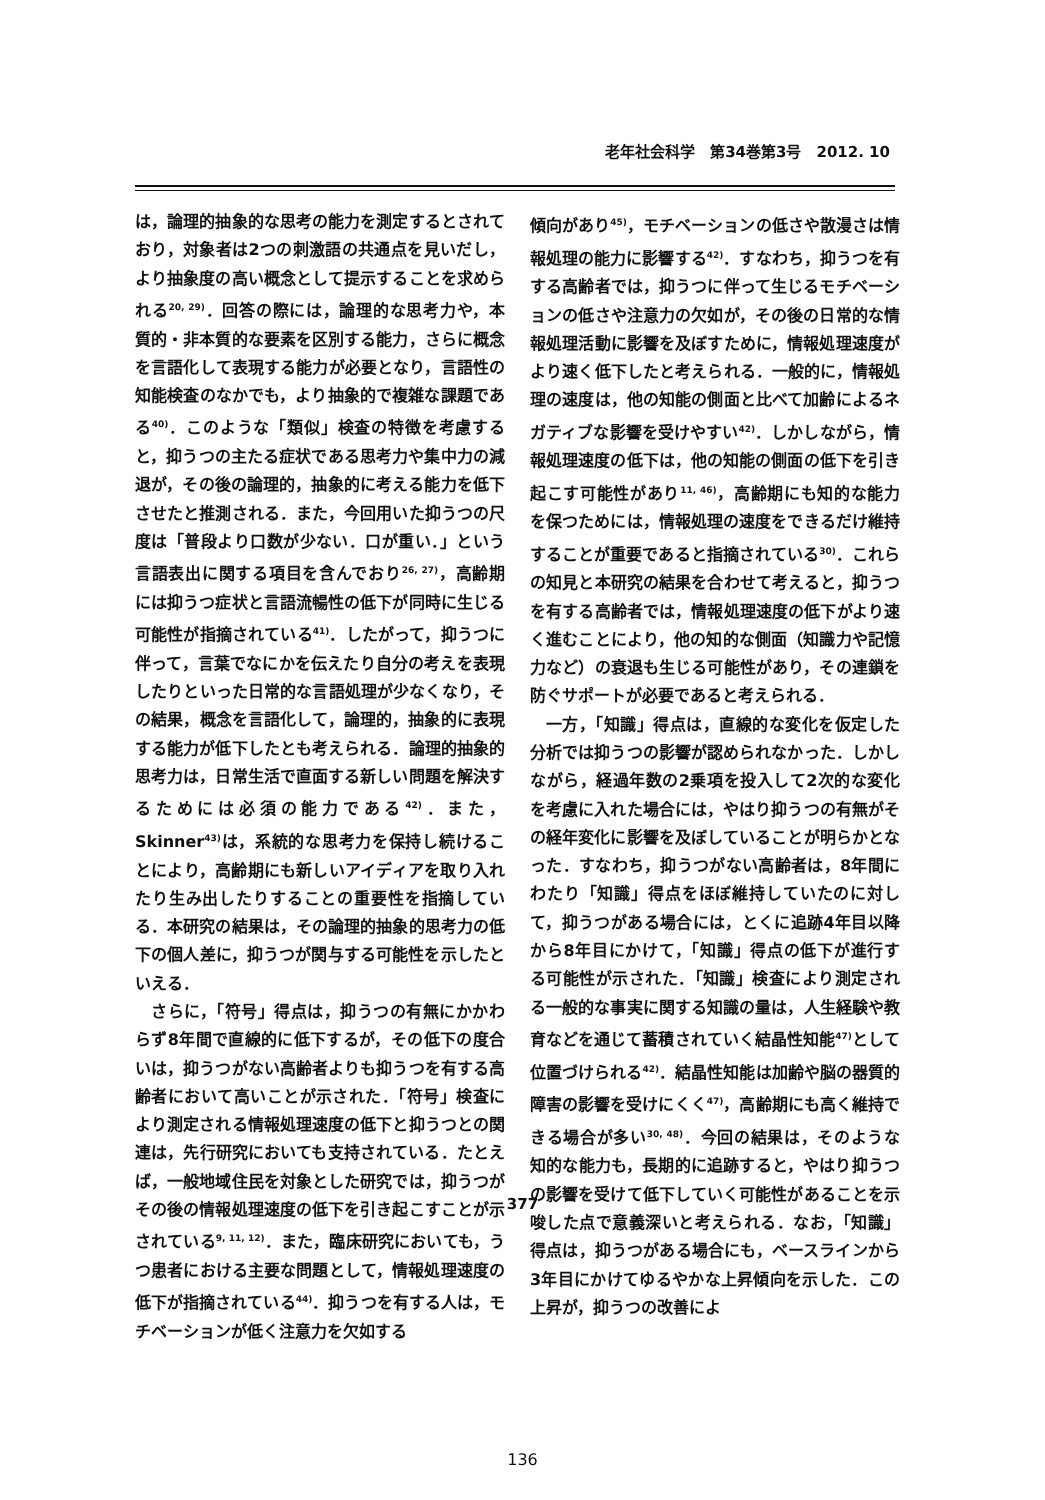老年社会科学　第34巻第3号　2012. 10
は，論理的抽象的な思考の能力を測定するとされており，対象者は2つの刺激語の共通点を見いだし，より抽象度の高い概念として提示することを求められる<sup>20, 29)</sup>．回答の際には，論理的な思考力や，本質的・非本質的な要素を区別する能力，さらに概念を言語化して表現する能力が必要となり，言語性の知能検査のなかでも，より抽象的で複雑な課題である<sup>40)</sup>．このような「類似」検査の特徴を考慮すると，抑うつの主たる症状である思考力や集中力の減退が，その後の論理的，抽象的に考える能力を低下させたと推測される．また，今回用いた抑うつの尺度は「普段より口数が少ない．口が重い．」という言語表出に関する項目を含んでおり<sup>26, 27)</sup>，高齢期には抑うつ症状と言語流暢性の低下が同時に生じる可能性が指摘されている<sup>41)</sup>．したがって，抑うつに伴って，言葉でなにかを伝えたり自分の考えを表現したりといった日常的な言語処理が少なくなり，その結果，概念を言語化して，論理的，抽象的に表現する能力が低下したとも考えられる．論理的抽象的思考力は，日常生活で直面する新しい問題を解決するためには必須の能力である<sup>42)</sup>．また，Skinner<sup>43)</sup>は，系統的な思考力を保持し続けることにより，高齢期にも新しいアイディアを取り入れたり生み出したりすることの重要性を指摘している．本研究の結果は，その論理的抽象的思考力の低下の個人差に，抑うつが関与する可能性を示したといえる．
さらに，「符号」得点は，抑うつの有無にかかわらず8年間で直線的に低下するが，その低下の度合いは，抑うつがない高齢者よりも抑うつを有する高齢者において高いことが示された．「符号」検査により測定される情報処理速度の低下と抑うつとの関連は，先行研究においても支持されている．たとえば，一般地域住民を対象とした研究では，抑うつがその後の情報処理速度の低下を引き起こすことが示されている<sup>9, 11, 12)</sup>．また，臨床研究においても，うつ患者における主要な問題として，情報処理速度の低下が指摘されている<sup>44)</sup>．抑うつを有する人は，モチベーションが低く注意力を欠如する
傾向があり<sup>45)</sup>，モチベーションの低さや散漫さは情報処理の能力に影響する<sup>42)</sup>．すなわち，抑うつを有する高齢者では，抑うつに伴って生じるモチベーションの低さや注意力の欠如が，その後の日常的な情報処理活動に影響を及ぼすために，情報処理速度がより速く低下したと考えられる．一般的に，情報処理の速度は，他の知能の側面と比べて加齢によるネガティブな影響を受けやすい<sup>42)</sup>．しかしながら，情報処理速度の低下は，他の知能の側面の低下を引き起こす可能性があり<sup>11, 46)</sup>，高齢期にも知的な能力を保つためには，情報処理の速度をできるだけ維持することが重要であると指摘されている<sup>30)</sup>．これらの知見と本研究の結果を合わせて考えると，抑うつを有する高齢者では，情報処理速度の低下がより速く進むことにより，他の知的な側面（知識力や記憶力など）の衰退も生じる可能性があり，その連鎖を防ぐサポートが必要であると考えられる．
一方，「知識」得点は，直線的な変化を仮定した分析では抑うつの影響が認められなかった．しかしながら，経過年数の2乗項を投入して2次的な変化を考慮に入れた場合には，やはり抑うつの有無がその経年変化に影響を及ぼしていることが明らかとなった．すなわち，抑うつがない高齢者は，8年間にわたり「知識」得点をほぼ維持していたのに対して，抑うつがある場合には，とくに追跡4年目以降から8年目にかけて，「知識」得点の低下が進行する可能性が示された．「知識」検査により測定される一般的な事実に関する知識の量は，人生経験や教育などを通じて蓄積されていく結晶性知能<sup>47)</sup>として位置づけられる<sup>42)</sup>．結晶性知能は加齢や脳の器質的障害の影響を受けにくく<sup>47)</sup>，高齢期にも高く維持できる場合が多い<sup>30, 48)</sup>．今回の結果は，そのような知的な能力も，長期的に追跡すると，やはり抑うつの影響を受けて低下していく可能性があることを示唆した点で意義深いと考えられる．なお，「知識」得点は，抑うつがある場合にも，ベースラインから3年目にかけてゆるやかな上昇傾向を示した．この上昇が，抑うつの改善によ
377
136